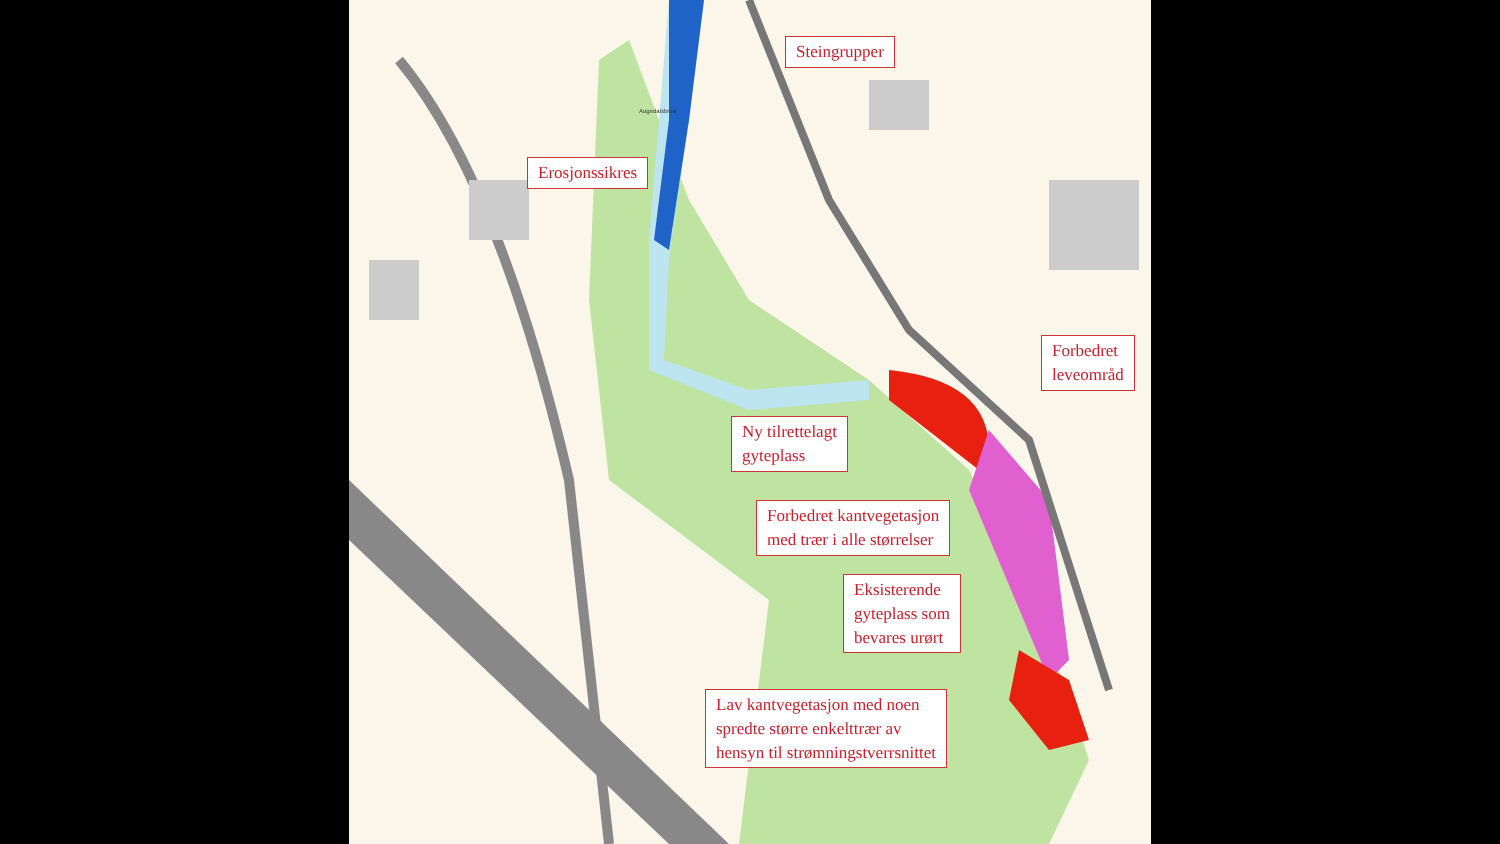Augedalsbrua
Steingrupper
Erosjonssikres
Forbedret
leveområd
Ny tilrettelagt
gyteplass
Forbedret kantvegetasjon
med trær i alle størrelser
Eksisterende
gyteplass som
bevares urørt
Lav kantvegetasjon med noen
spredte større enkelttrær av
hensyn til strømningstverrsnittet